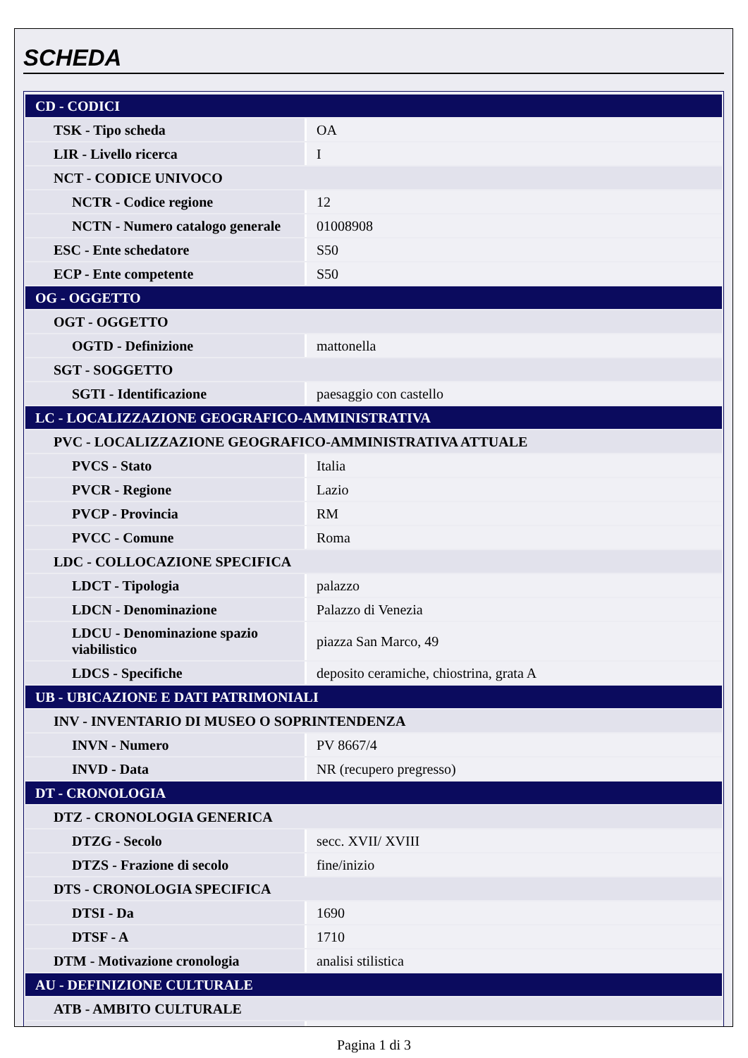SCHEDA
| CD - CODICI | |
| TSK - Tipo scheda | OA |
| LIR - Livello ricerca | I |
| NCT - CODICE UNIVOCO | |
| NCTR - Codice regione | 12 |
| NCTN - Numero catalogo generale | 01008908 |
| ESC - Ente schedatore | S50 |
| ECP - Ente competente | S50 |
| OG - OGGETTO | |
| OGT - OGGETTO | |
| OGTD - Definizione | mattonella |
| SGT - SOGGETTO | |
| SGTI - Identificazione | paesaggio con castello |
| LC - LOCALIZZAZIONE GEOGRAFICO-AMMINISTRATIVA | |
| PVC - LOCALIZZAZIONE GEOGRAFICO-AMMINISTRATIVA ATTUALE | |
| PVCS - Stato | Italia |
| PVCR - Regione | Lazio |
| PVCP - Provincia | RM |
| PVCC - Comune | Roma |
| LDC - COLLOCAZIONE SPECIFICA | |
| LDCT - Tipologia | palazzo |
| LDCN - Denominazione | Palazzo di Venezia |
| LDCU - Denominazione spazio viabilistico | piazza San Marco, 49 |
| LDCS - Specifiche | deposito ceramiche, chiostrina, grata A |
| UB - UBICAZIONE E DATI PATRIMONIALI | |
| INV - INVENTARIO DI MUSEO O SOPRINTENDENZA | |
| INVN - Numero | PV 8667/4 |
| INVD - Data | NR (recupero pregresso) |
| DT - CRONOLOGIA | |
| DTZ - CRONOLOGIA GENERICA | |
| DTZG - Secolo | secc. XVII/ XVIII |
| DTZS - Frazione di secolo | fine/inizio |
| DTS - CRONOLOGIA SPECIFICA | |
| DTSI - Da | 1690 |
| DTSF - A | 1710 |
| DTM - Motivazione cronologia | analisi stilistica |
| AU - DEFINIZIONE CULTURALE | |
| ATB - AMBITO CULTURALE | |
Pagina 1 di 3